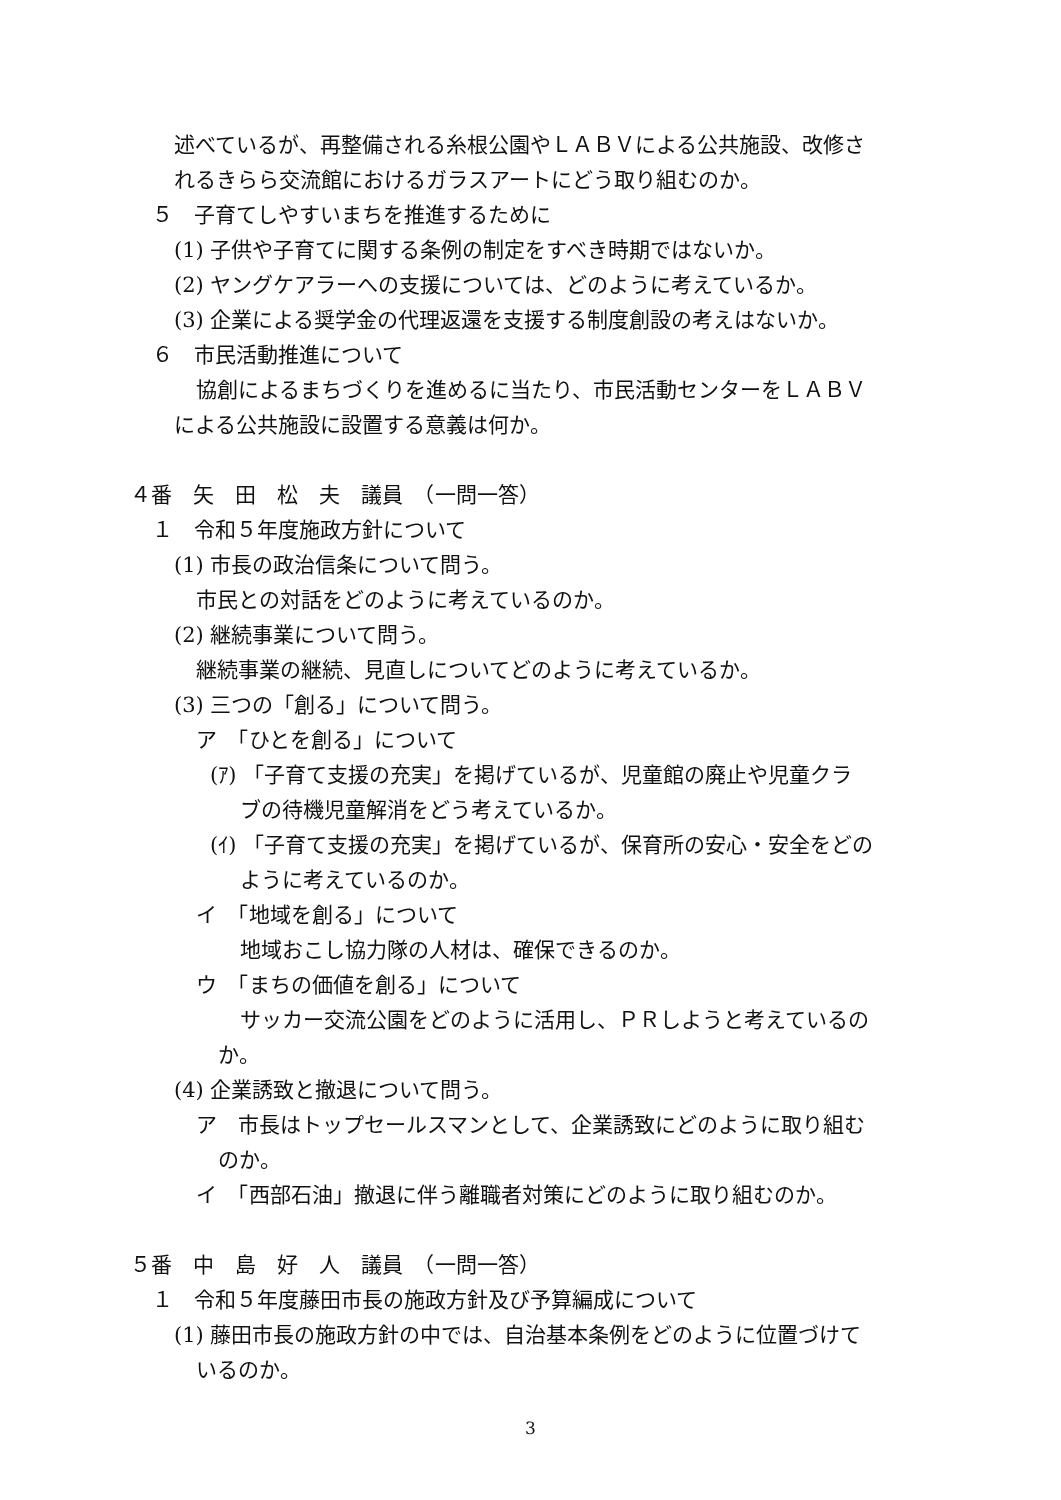述べているが、再整備される糸根公園やＬＡＢＶによる公共施設、改修さ
れるきらら交流館におけるガラスアートにどう取り組むのか。
５　子育てしやすいまちを推進するために
(1) 子供や子育てに関する条例の制定をすべき時期ではないか。
(2) ヤングケアラーへの支援については、どのように考えているか。
(3) 企業による奨学金の代理返還を支援する制度創設の考えはないか。
６　市民活動推進について
協創によるまちづくりを進めるに当たり、市民活動センターをＬＡＢＶ
による公共施設に設置する意義は何か。
４番　矢　田　松　夫　議員　（一問一答）
１　令和５年度施政方針について
(1) 市長の政治信条について問う。
市民との対話をどのように考えているのか。
(2) 継続事業について問う。
継続事業の継続、見直しについてどのように考えているか。
(3) 三つの「創る」について問う。
ア　「ひとを創る」について
(ｱ) 「子育て支援の充実」を掲げているが、児童館の廃止や児童クラ
ブの待機児童解消をどう考えているか。
(ｲ) 「子育て支援の充実」を掲げているが、保育所の安心・安全をどの
ように考えているのか。
イ　「地域を創る」について
地域おこし協力隊の人材は、確保できるのか。
ウ　「まちの価値を創る」について
サッカー交流公園をどのように活用し、ＰＲしようと考えているの
か。
(4) 企業誘致と撤退について問う。
ア　市長はトップセールスマンとして、企業誘致にどのように取り組む
のか。
イ　「西部石油」撤退に伴う離職者対策にどのように取り組むのか。
５番　中　島　好　人　議員　（一問一答）
１　令和５年度藤田市長の施政方針及び予算編成について
(1) 藤田市長の施政方針の中では、自治基本条例をどのように位置づけて
いるのか。
3